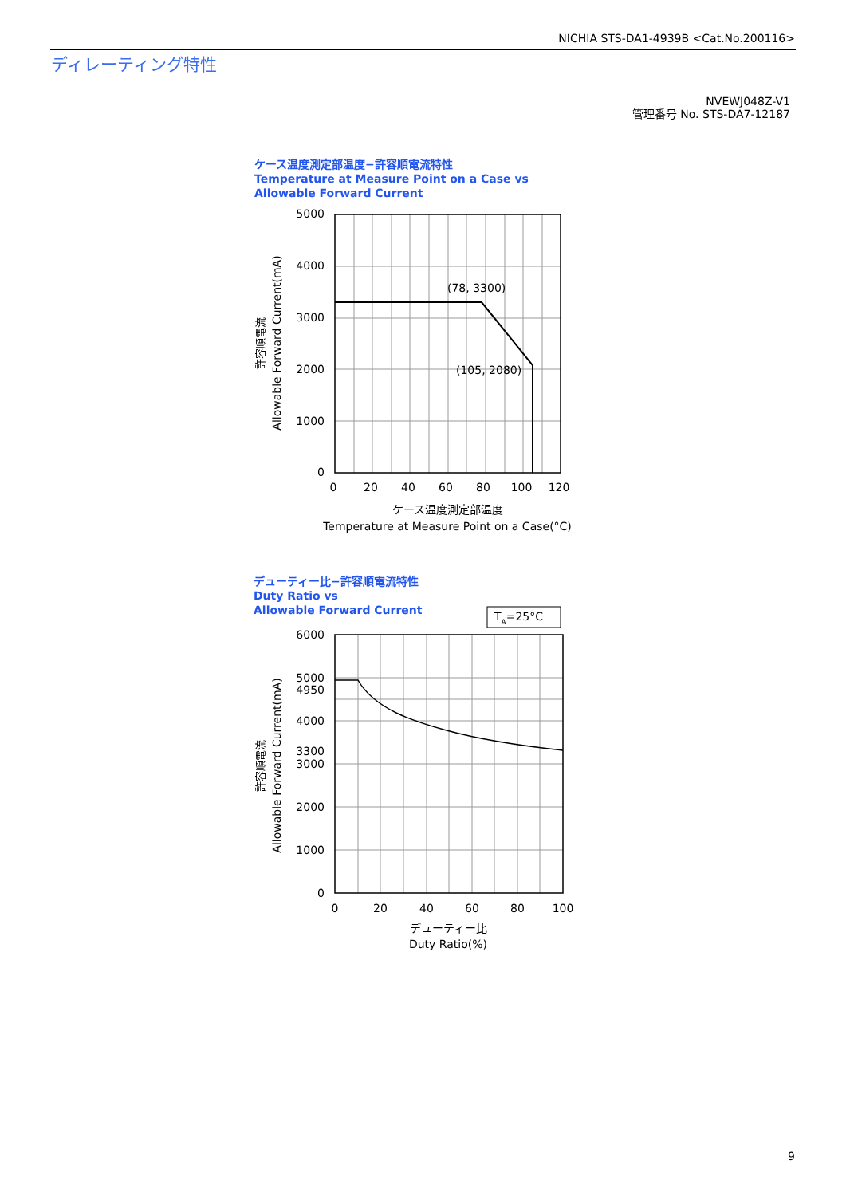NICHIA STS-DA1-4939B <Cat.No.200116>
ディレーティング特性
NVEWJ048Z-V1
管理番号 No. STS-DA7-12187
ケース温度測定部温度−許容順電流特性
Temperature at Measure Point on a Case vs
Allowable Forward Current
デューティー比−許容順電流特性
Duty Ratio vs
Allowable Forward Current
5000
4000
3000
2000
1000
0
6000
5000
4950
4000
3300
3000
2000
1000
0
0
20
40
60
80
100
120
ケース温度測定部温度
Temperature at Measure Point on a Case(°C)
0
20
40
60
80
100
デューティー比
Duty Ratio(%)
(78, 3300)
(105, 2080)
TA=25°C
Allowable Forward Current(mA)
許容順電流
Allowable Forward Current(mA)
許容順電流
9